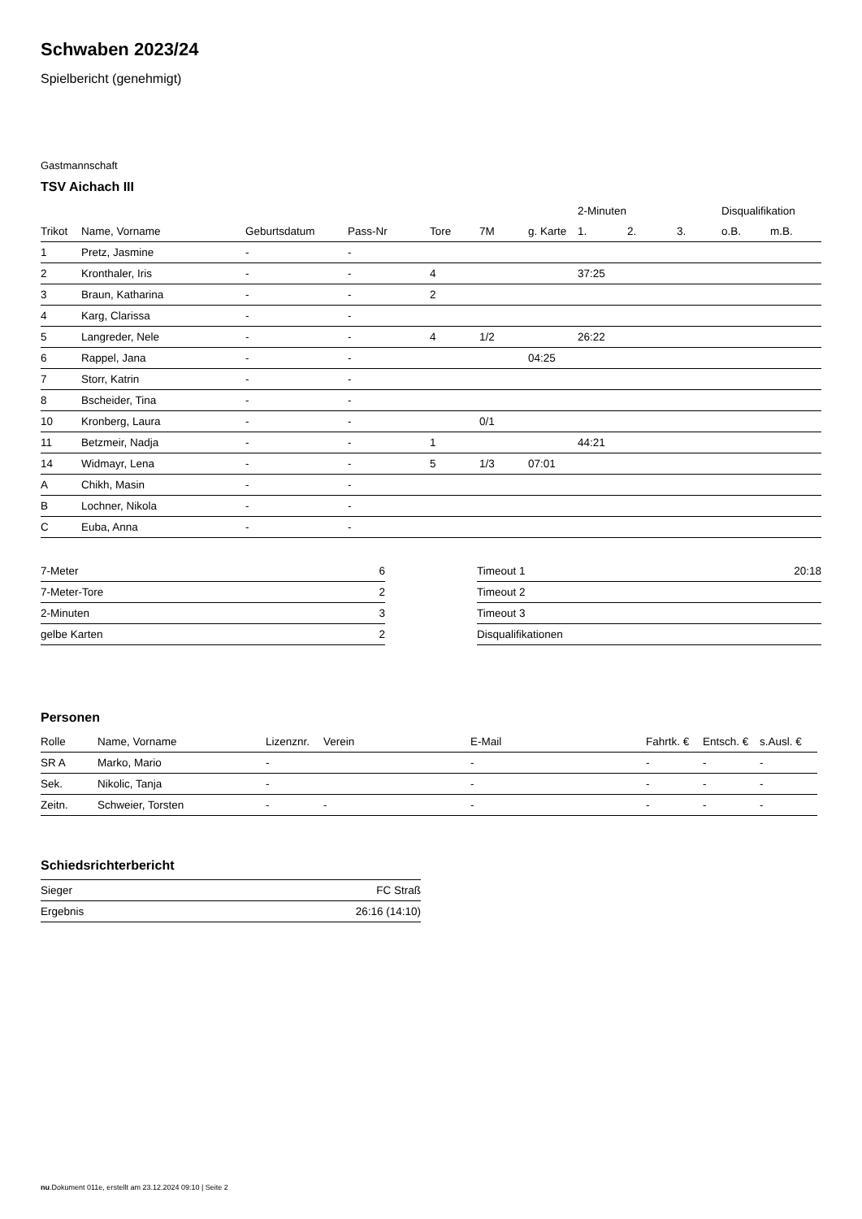Schwaben 2023/24
Spielbericht (genehmigt)
Gastmannschaft
TSV Aichach III
| | | | | | | | 2-Minuten | | | Disqualifikation | |
| --- | --- | --- | --- | --- | --- | --- | --- | --- | --- | --- | --- |
| Trikot | Name, Vorname | Geburtsdatum | Pass-Nr | Tore | 7M | g. Karte | 1. | 2. | 3. | o.B. | m.B. |
| 1 | Pretz, Jasmine | - | - | | | | | | | | |
| 2 | Kronthaler, Iris | - | - | 4 | | | 37:25 | | | | |
| 3 | Braun, Katharina | - | - | 2 | | | | | | | |
| 4 | Karg, Clarissa | - | - | | | | | | | | |
| 5 | Langreder, Nele | - | - | 4 | 1/2 | | 26:22 | | | | |
| 6 | Rappel, Jana | - | - | | | 04:25 | | | | | |
| 7 | Storr, Katrin | - | - | | | | | | | | |
| 8 | Bscheider, Tina | - | - | | | | | | | | |
| 10 | Kronberg, Laura | - | - | | 0/1 | | | | | | |
| 11 | Betzmeir, Nadja | - | - | 1 | | | 44:21 | | | | |
| 14 | Widmayr, Lena | - | - | 5 | 1/3 | 07:01 | | | | | |
| A | Chikh, Masin | - | - | | | | | | | | |
| B | Lochner, Nikola | - | - | | | | | | | | |
| C | Euba, Anna | - | - | | | | | | | | |
| 7-Meter | 6 |
| 7-Meter-Tore | 2 |
| 2-Minuten | 3 |
| gelbe Karten | 2 |
| Timeout 1 | 20:18 |
| Timeout 2 | |
| Timeout 3 | |
| Disqualifikationen | |
Personen
| Rolle | Name, Vorname | Lizenznr. | Verein | E-Mail | Fahrtk. € | Entsch. € | s.Ausl. € |
| --- | --- | --- | --- | --- | --- | --- | --- |
| SR A | Marko, Mario | - | | - | - | - | - |
| Sek. | Nikolic, Tanja | - | | - | - | - | - |
| Zeitn. | Schweier, Torsten | - | - | - | - | - | - |
Schiedsrichterbericht
| Sieger | FC Straß |
| Ergebnis | 26:16 (14:10) |
nu.Dokument 011e, erstellt am 23.12.2024 09:10 | Seite 2